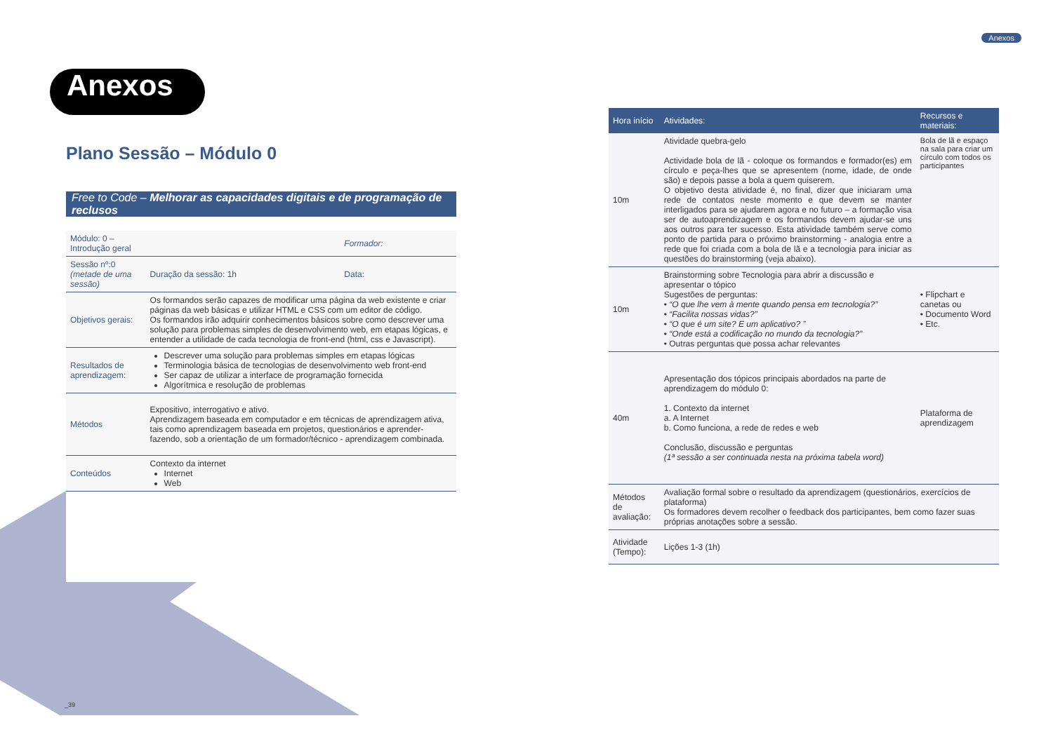Anexos
Anexos
Plano Sessão – Módulo 0
Free to Code – Melhorar as capacidades digitais e de programação de reclusos
| Módulo: 0 – Introdução geral | | Formador: |
| Sessão nº:0 (metade de uma sessão) | Duração da sessão: 1h | Data: |
| Objetivos gerais: | Os formandos serão capazes de modificar uma página da web existente e criar páginas da web básicas e utilizar HTML e CSS com um editor de código. Os formandos irão adquirir conhecimentos básicos sobre como descrever uma solução para problemas simples de desenvolvimento web, em etapas lógicas, e entender a utilidade de cada tecnologia de front-end (html, css e Javascript). | |
| Resultados de aprendizagem: | Descrever uma solução para problemas simples em etapas lógicas Terminologia básica de tecnologias de desenvolvimento web front-end Ser capaz de utilizar a interface de programação fornecida Algorítmica e resolução de problemas | |
| Métodos | Expositivo, interrogativo e ativo. Aprendizagem baseada em computador e em técnicas de aprendizagem ativa, tais como aprendizagem baseada em projetos, questionários e aprender-fazendo, sob a orientação de um formador/técnico - aprendizagem combinada. | |
| Conteúdos | Contexto da internet Internet Web | |
| Hora início | Atividades: | Recursos e materiais: |
| --- | --- | --- |
| 10m | Atividade quebra-gelo Actividade bola de lã - coloque os formandos e formador(es) em círculo e peça-lhes que se apresentem (nome, idade, de onde são) e depois passe a bola a quem quiserem. O objetivo desta atividade é, no final, dizer que iniciaram uma rede de contatos neste momento e que devem se manter interligados para se ajudarem agora e no futuro – a formação visa ser de autoaprendizagem e os formandos devem ajudar-se uns aos outros para ter sucesso. Esta atividade também serve como ponto de partida para o próximo brainstorming - analogia entre a rede que foi criada com a bola de lã e a tecnologia para iniciar as questões do brainstorming (veja abaixo). | Bola de lã e espaço na sala para criar um círculo com todos os participantes |
| 10m | Brainstorming sobre Tecnologia para abrir a discussão e apresentar o tópico Sugestões de perguntas: • “O que lhe vem à mente quando pensa em tecnologia?” • “Facilita nossas vidas?” • “O que é um site? E um aplicativo? ” • “Onde está a codificação no mundo da tecnologia?” • Outras perguntas que possa achar relevantes | • Flipchart e canetas ou • Documento Word • Etc. |
| 40m | Apresentação dos tópicos principais abordados na parte de aprendizagem do módulo 0: 1. Contexto da internet a. A Internet b. Como funciona, a rede de redes e web Conclusão, discussão e perguntas (1ª sessão a ser continuada nesta na próxima tabela word) | Plataforma de aprendizagem |
| Métodos de avaliação: | Avaliação formal sobre o resultado da aprendizagem (questionários, exercícios de plataforma) Os formadores devem recolher o feedback dos participantes, bem como fazer suas próprias anotações sobre a sessão. | |
| Atividade (Tempo): | Lições 1-3 (1h) | |
_39